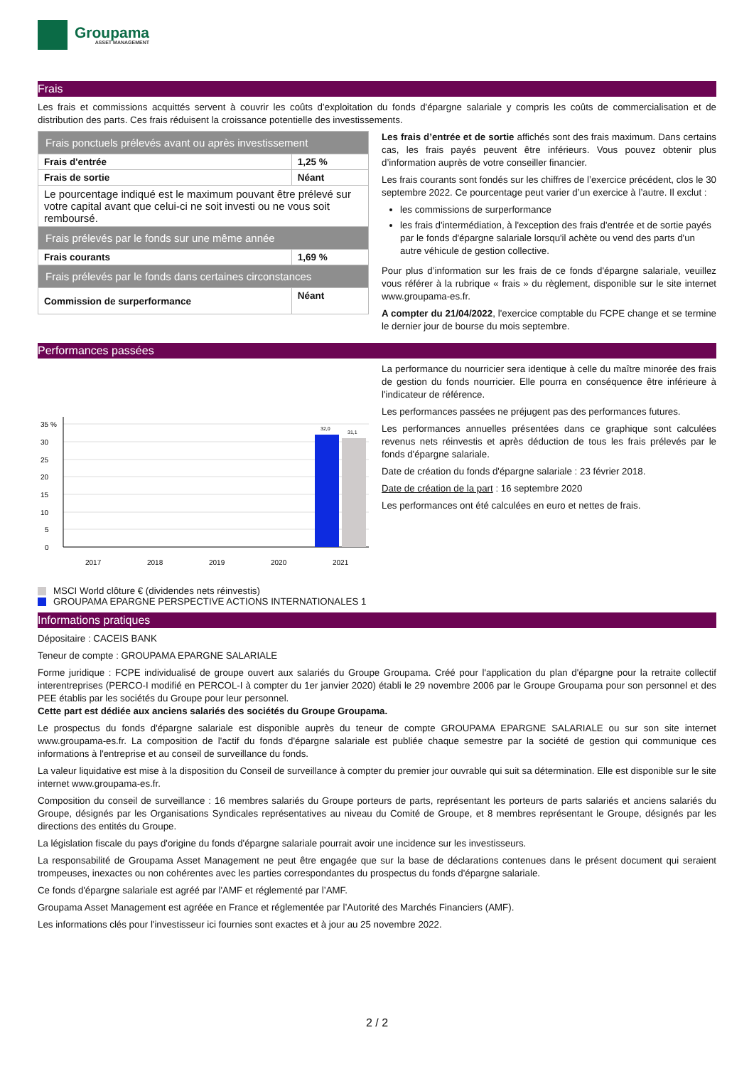Groupama
ASSET MANAGEMENT
Frais
Les frais et commissions acquittés servent à couvrir les coûts d’exploitation du fonds d'épargne salariale y compris les coûts de commercialisation et de distribution des parts. Ces frais réduisent la croissance potentielle des investissements.
| Frais ponctuels prélevés avant ou après investissement | |
| Frais d'entrée | 1,25 % |
| Frais de sortie | Néant |
| Le pourcentage indiqué est le maximum pouvant être prélevé sur votre capital avant que celui-ci ne soit investi ou ne vous soit remboursé. | |
| Frais prélevés par le fonds sur une même année | |
| Frais courants | 1,69 % |
| Frais prélevés par le fonds dans certaines circonstances | |
| Commission de surperformance | Néant |
Les frais d’entrée et de sortie affichés sont des frais maximum. Dans certains cas, les frais payés peuvent être inférieurs. Vous pouvez obtenir plus d’information auprès de votre conseiller financier.
Les frais courants sont fondés sur les chiffres de l’exercice précédent, clos le 30 septembre 2022. Ce pourcentage peut varier d’un exercice à l’autre. Il exclut :
les commissions de surperformance
les frais d'intermédiation, à l'exception des frais d'entrée et de sortie payés par le fonds d'épargne salariale lorsqu'il achète ou vend des parts d'un autre véhicule de gestion collective.
Pour plus d’information sur les frais de ce fonds d'épargne salariale, veuillez vous référer à la rubrique « frais » du règlement, disponible sur le site internet www.groupama-es.fr.
A compter du 21/04/2022, l'exercice comptable du FCPE change et se termine le dernier jour de bourse du mois septembre.
Performances passées
35 %
30
25
20
15
10
5
0
32,0
31,1
2017
2018
2019
2020
2021
MSCI World clôture € (dividendes nets réinvestis)
GROUPAMA EPARGNE PERSPECTIVE ACTIONS INTERNATIONALES 1
La performance du nourricier sera identique à celle du maître minorée des frais de gestion du fonds nourricier. Elle pourra en conséquence être inférieure à l'indicateur de référence.
Les performances passées ne préjugent pas des performances futures.
Les performances annuelles présentées dans ce graphique sont calculées revenus nets réinvestis et après déduction de tous les frais prélevés par le fonds d'épargne salariale.
Date de création du fonds d'épargne salariale : 23 février 2018.
Date de création de la part : 16 septembre 2020
Les performances ont été calculées en euro et nettes de frais.
Informations pratiques
Dépositaire : CACEIS BANK
Teneur de compte : GROUPAMA EPARGNE SALARIALE
Forme juridique : FCPE individualisé de groupe ouvert aux salariés du Groupe Groupama. Créé pour l'application du plan d'épargne pour la retraite collectif interentreprises (PERCO-I modifié en PERCOL-I à compter du 1er janvier 2020) établi le 29 novembre 2006 par le Groupe Groupama pour son personnel et des PEE établis par les sociétés du Groupe pour leur personnel.
Cette part est dédiée aux anciens salariés des sociétés du Groupe Groupama.
Le prospectus du fonds d'épargne salariale est disponible auprès du teneur de compte GROUPAMA EPARGNE SALARIALE ou sur son site internet www.groupama-es.fr. La composition de l'actif du fonds d'épargne salariale est publiée chaque semestre par la société de gestion qui communique ces informations à l'entreprise et au conseil de surveillance du fonds.
La valeur liquidative est mise à la disposition du Conseil de surveillance à compter du premier jour ouvrable qui suit sa détermination. Elle est disponible sur le site internet www.groupama-es.fr.
Composition du conseil de surveillance : 16 membres salariés du Groupe porteurs de parts, représentant les porteurs de parts salariés et anciens salariés du Groupe, désignés par les Organisations Syndicales représentatives au niveau du Comité de Groupe, et 8 membres représentant le Groupe, désignés par les directions des entités du Groupe.
La législation fiscale du pays d'origine du fonds d'épargne salariale pourrait avoir une incidence sur les investisseurs.
La responsabilité de Groupama Asset Management ne peut être engagée que sur la base de déclarations contenues dans le présent document qui seraient trompeuses, inexactes ou non cohérentes avec les parties correspondantes du prospectus du fonds d'épargne salariale.
Ce fonds d'épargne salariale est agréé par l'AMF et réglementé par l’AMF.
Groupama Asset Management est agréée en France et réglementée par l’Autorité des Marchés Financiers (AMF).
Les informations clés pour l'investisseur ici fournies sont exactes et à jour au 25 novembre 2022.
2 / 2